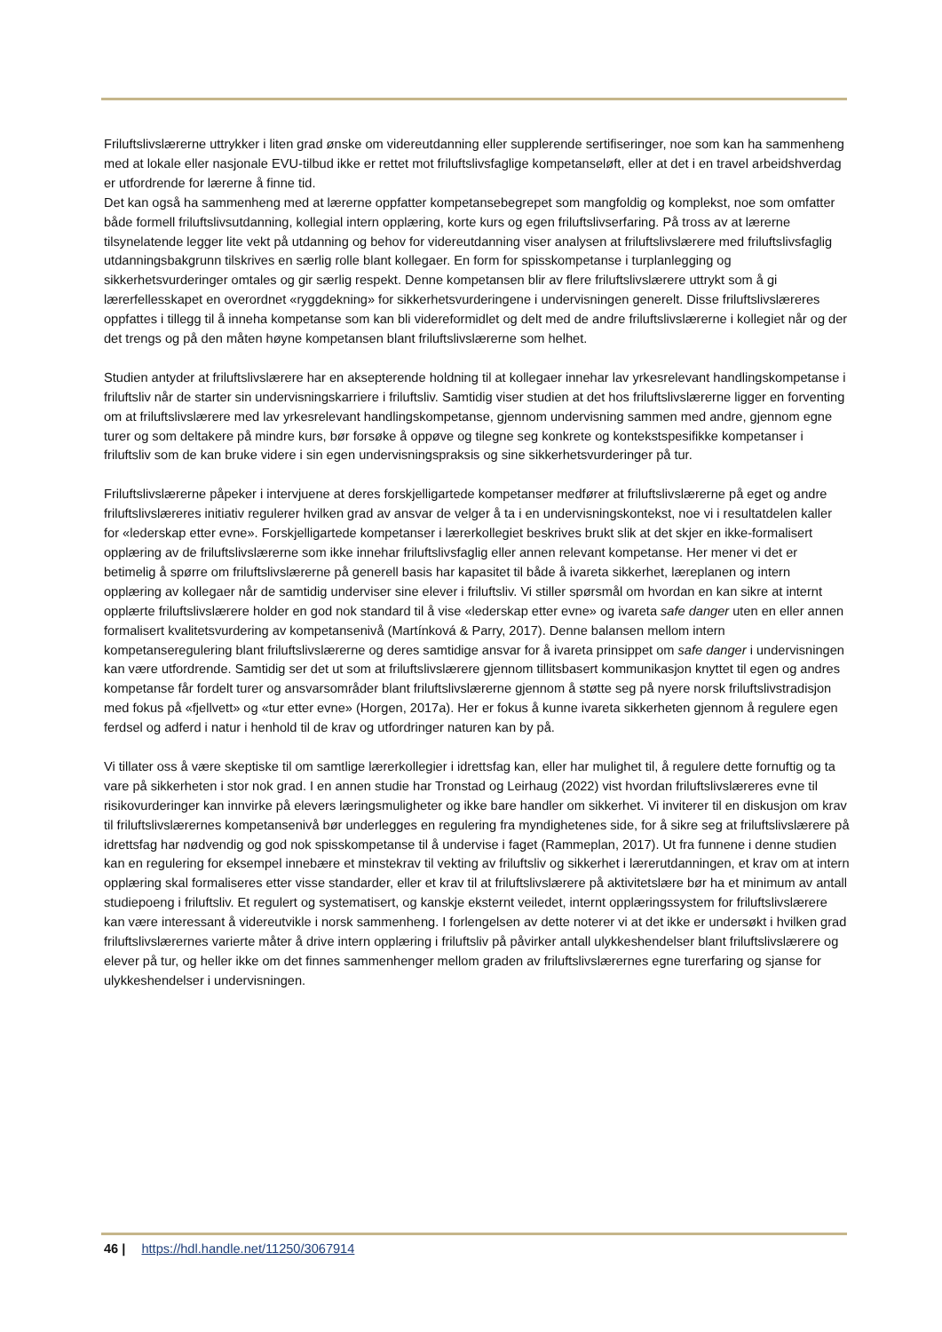Friluftslivslærerne uttrykker i liten grad ønske om videreutdanning eller supplerende sertifiseringer, noe som kan ha sammenheng med at lokale eller nasjonale EVU-tilbud ikke er rettet mot friluftslivsfaglige kompetanseløft, eller at det i en travel arbeidshverdag er utfordrende for lærerne å finne tid.
Det kan også ha sammenheng med at lærerne oppfatter kompetansebegrepet som mangfoldig og komplekst, noe som omfatter både formell friluftslivsutdanning, kollegial intern opplæring, korte kurs og egen friluftslivserfaring. På tross av at lærerne tilsynelatende legger lite vekt på utdanning og behov for videreutdanning viser analysen at friluftslivslærere med friluftslivsfaglig utdanningsbakgrunn tilskrives en særlig rolle blant kollegaer. En form for spisskompetanse i turplanlegging og sikkerhetsvurderinger omtales og gir særlig respekt. Denne kompetansen blir av flere friluftslivslærere uttrykt som å gi lærerfellesskapet en overordnet «ryggdekning» for sikkerhetsvurderingene i undervisningen generelt. Disse friluftslivslæreres oppfattes i tillegg til å inneha kompetanse som kan bli videreformidlet og delt med de andre friluftslivslærerne i kollegiet når og der det trengs og på den måten høyne kompetansen blant friluftslivslærerne som helhet.
Studien antyder at friluftslivslærere har en aksepterende holdning til at kollegaer innehar lav yrkesrelevant handlingskompetanse i friluftsliv når de starter sin undervisningskarriere i friluftsliv. Samtidig viser studien at det hos friluftslivslærerne ligger en forventing om at friluftslivslærere med lav yrkesrelevant handlingskompetanse, gjennom undervisning sammen med andre, gjennom egne turer og som deltakere på mindre kurs, bør forsøke å oppøve og tilegne seg konkrete og kontekstspesifikke kompetanser i friluftsliv som de kan bruke videre i sin egen undervisningspraksis og sine sikkerhetsvurderinger på tur.
Friluftslivslærerne påpeker i intervjuene at deres forskjelligartede kompetanser medfører at friluftslivslærerne på eget og andre friluftslivslæreres initiativ regulerer hvilken grad av ansvar de velger å ta i en undervisningskontekst, noe vi i resultatdelen kaller for «lederskap etter evne». Forskjelligartede kompetanser i lærerkollegiet beskrives brukt slik at det skjer en ikke-formalisert opplæring av de friluftslivslærerne som ikke innehar friluftslivsfaglig eller annen relevant kompetanse. Her mener vi det er betimelig å spørre om friluftslivslærerne på generell basis har kapasitet til både å ivareta sikkerhet, læreplanen og intern opplæring av kollegaer når de samtidig underviser sine elever i friluftsliv. Vi stiller spørsmål om hvordan en kan sikre at internt opplærte friluftslivslærere holder en god nok standard til å vise «lederskap etter evne» og ivareta safe danger uten en eller annen formalisert kvalitetsvurdering av kompetansenivå (Martínková & Parry, 2017). Denne balansen mellom intern kompetanseregulering blant friluftslivslærerne og deres samtidige ansvar for å ivareta prinsippet om safe danger i undervisningen kan være utfordrende. Samtidig ser det ut som at friluftslivslærere gjennom tillitsbasert kommunikasjon knyttet til egen og andres kompetanse får fordelt turer og ansvarsområder blant friluftslivslærerne gjennom å støtte seg på nyere norsk friluftslivstradisjon med fokus på «fjellvett» og «tur etter evne» (Horgen, 2017a). Her er fokus å kunne ivareta sikkerheten gjennom å regulere egen ferdsel og adferd i natur i henhold til de krav og utfordringer naturen kan by på.
Vi tillater oss å være skeptiske til om samtlige lærerkollegier i idrettsfag kan, eller har mulighet til, å regulere dette fornuftig og ta vare på sikkerheten i stor nok grad. I en annen studie har Tronstad og Leirhaug (2022) vist hvordan friluftslivslæreres evne til risikovurderinger kan innvirke på elevers læringsmuligheter og ikke bare handler om sikkerhet. Vi inviterer til en diskusjon om krav til friluftslivslærernes kompetansenivå bør underlegges en regulering fra myndighetenes side, for å sikre seg at friluftslivslærere på idrettsfag har nødvendig og god nok spisskompetanse til å undervise i faget (Rammeplan, 2017). Ut fra funnene i denne studien kan en regulering for eksempel innebære et minstekrav til vekting av friluftsliv og sikkerhet i lærerutdanningen, et krav om at intern opplæring skal formaliseres etter visse standarder, eller et krav til at friluftslivslærere på aktivitetslære bør ha et minimum av antall studiepoeng i friluftsliv. Et regulert og systematisert, og kanskje eksternt veiledet, internt opplæringssystem for friluftslivslærere kan være interessant å videreutvikle i norsk sammenheng. I forlengelsen av dette noterer vi at det ikke er undersøkt i hvilken grad friluftslivslærernes varierte måter å drive intern opplæring i friluftsliv på påvirker antall ulykkeshendelser blant friluftslivslærere og elever på tur, og heller ikke om det finnes sammenhenger mellom graden av friluftslivslærernes egne turerfaring og sjanse for ulykkeshendelser i undervisningen.
46 | https://hdl.handle.net/11250/3067914